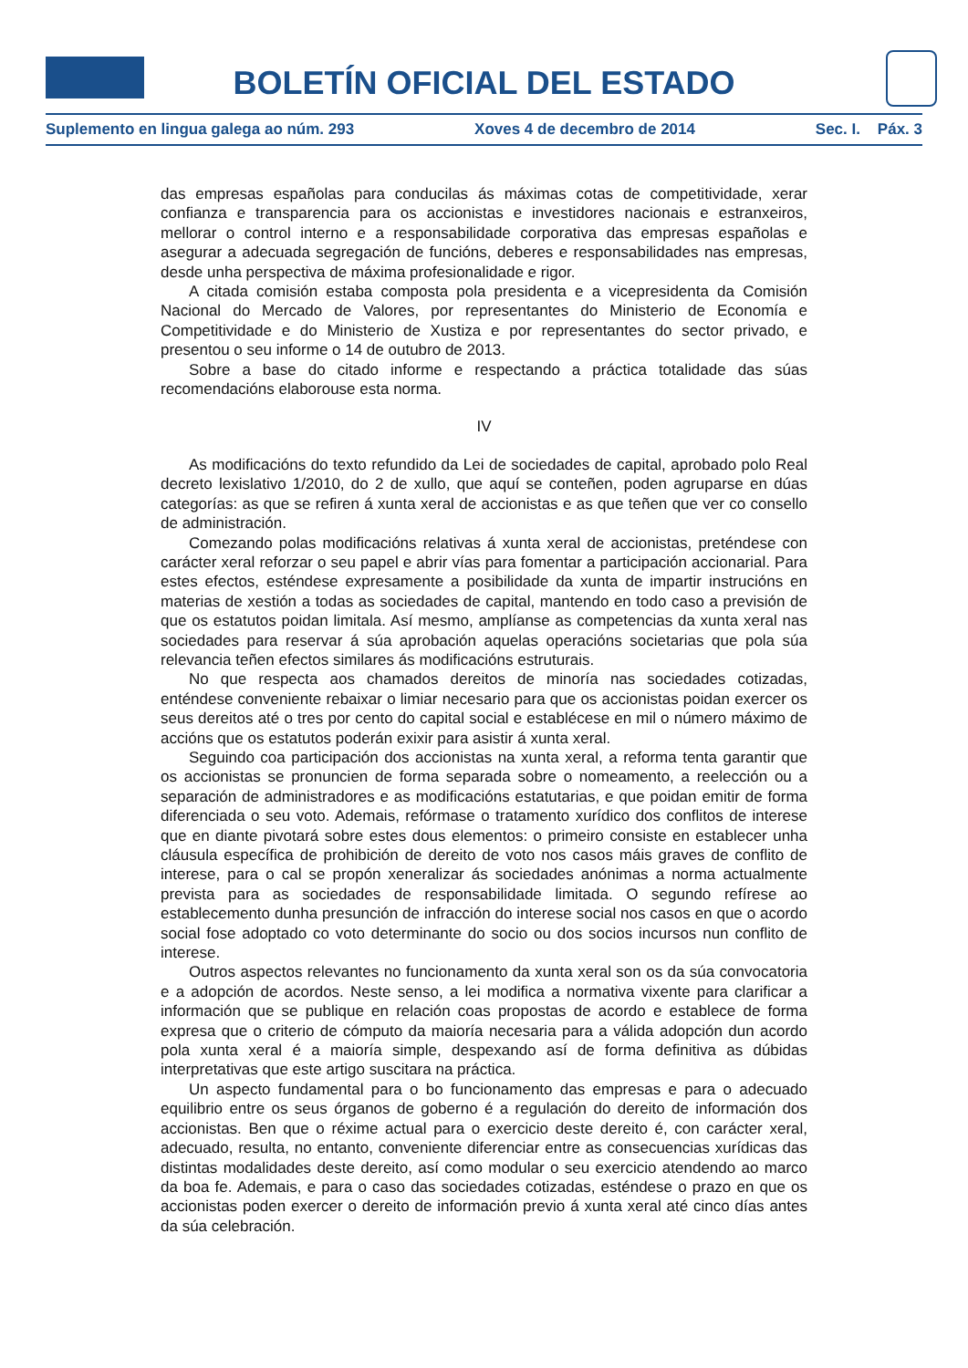BOLETÍN OFICIAL DEL ESTADO
Suplemento en lingua galega ao núm. 293 Xoves 4 de decembro de 2014 Sec. I. Páx. 3
das empresas españolas para conducilas ás máximas cotas de competitividade, xerar confianza e transparencia para os accionistas e investidores nacionais e estranxeiros, mellorar o control interno e a responsabilidade corporativa das empresas españolas e asegurar a adecuada segregación de funcións, deberes e responsabilidades nas empresas, desde unha perspectiva de máxima profesionalidade e rigor.
A citada comisión estaba composta pola presidenta e a vicepresidenta da Comisión Nacional do Mercado de Valores, por representantes do Ministerio de Economía e Competitividade e do Ministerio de Xustiza e por representantes do sector privado, e presentou o seu informe o 14 de outubro de 2013.
Sobre a base do citado informe e respectando a práctica totalidade das súas recomendacións elaborouse esta norma.
IV
As modificacións do texto refundido da Lei de sociedades de capital, aprobado polo Real decreto lexislativo 1/2010, do 2 de xullo, que aquí se conteñen, poden agruparse en dúas categorías: as que se refiren á xunta xeral de accionistas e as que teñen que ver co consello de administración.
Comezando polas modificacións relativas á xunta xeral de accionistas, preténdese con carácter xeral reforzar o seu papel e abrir vías para fomentar a participación accionarial. Para estes efectos, esténdese expresamente a posibilidade da xunta de impartir instrucións en materias de xestión a todas as sociedades de capital, mantendo en todo caso a previsión de que os estatutos poidan limitala. Así mesmo, amplíanse as competencias da xunta xeral nas sociedades para reservar á súa aprobación aquelas operacións societarias que pola súa relevancia teñen efectos similares ás modificacións estruturais.
No que respecta aos chamados dereitos de minoría nas sociedades cotizadas, enténdese conveniente rebaixar o limiar necesario para que os accionistas poidan exercer os seus dereitos até o tres por cento do capital social e establécese en mil o número máximo de accións que os estatutos poderán exixir para asistir á xunta xeral.
Seguindo coa participación dos accionistas na xunta xeral, a reforma tenta garantir que os accionistas se pronuncien de forma separada sobre o nomeamento, a reelección ou a separación de administradores e as modificacións estatutarias, e que poidan emitir de forma diferenciada o seu voto. Ademais, refórmase o tratamento xurídico dos conflitos de interese que en diante pivotará sobre estes dous elementos: o primeiro consiste en establecer unha cláusula específica de prohibición de dereito de voto nos casos máis graves de conflito de interese, para o cal se propón xeneralizar ás sociedades anónimas a norma actualmente prevista para as sociedades de responsabilidade limitada. O segundo refírese ao establecemento dunha presunción de infracción do interese social nos casos en que o acordo social fose adoptado co voto determinante do socio ou dos socios incursos nun conflito de interese.
Outros aspectos relevantes no funcionamento da xunta xeral son os da súa convocatoria e a adopción de acordos. Neste senso, a lei modifica a normativa vixente para clarificar a información que se publique en relación coas propostas de acordo e establece de forma expresa que o criterio de cómputo da maioría necesaria para a válida adopción dun acordo pola xunta xeral é a maioría simple, despexando así de forma definitiva as dúbidas interpretativas que este artigo suscitara na práctica.
Un aspecto fundamental para o bo funcionamento das empresas e para o adecuado equilibrio entre os seus órganos de goberno é a regulación do dereito de información dos accionistas. Ben que o réxime actual para o exercicio deste dereito é, con carácter xeral, adecuado, resulta, no entanto, conveniente diferenciar entre as consecuencias xurídicas das distintas modalidades deste dereito, así como modular o seu exercicio atendendo ao marco da boa fe. Ademais, e para o caso das sociedades cotizadas, esténdese o prazo en que os accionistas poden exercer o dereito de información previo á xunta xeral até cinco días antes da súa celebración.